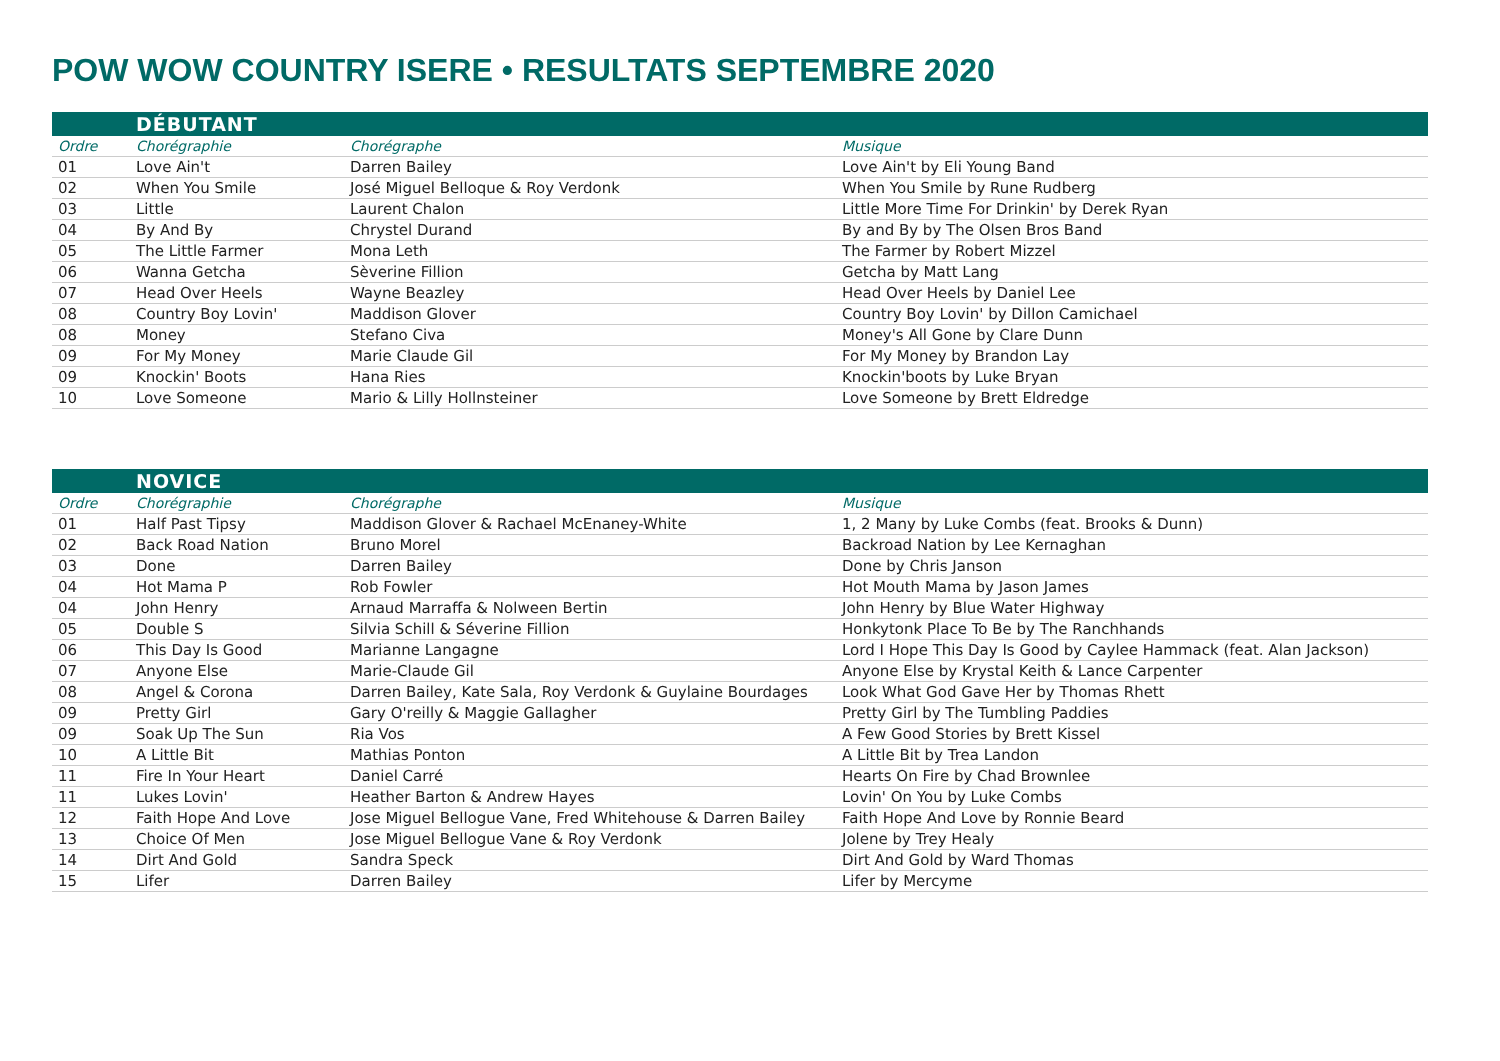POW WOW COUNTRY ISERE • RESULTATS SEPTEMBRE 2020
| | DÉBUTANT | | |
| Ordre | Chorégraphie | Chorégraphe | Musique |
| 01 | Love Ain't | Darren Bailey | Love Ain't by Eli Young Band |
| 02 | When You Smile | José Miguel Belloque & Roy Verdonk | When You Smile by Rune Rudberg |
| 03 | Little | Laurent Chalon | Little More Time For Drinkin' by Derek Ryan |
| 04 | By And By | Chrystel Durand | By and By by The Olsen Bros Band |
| 05 | The Little Farmer | Mona Leth | The Farmer by Robert Mizzel |
| 06 | Wanna Getcha | Sèverine Fillion | Getcha by Matt Lang |
| 07 | Head Over Heels | Wayne Beazley | Head Over Heels by Daniel Lee |
| 08 | Country Boy Lovin' | Maddison Glover | Country Boy Lovin' by Dillon Camichael |
| 08 | Money | Stefano Civa | Money's All Gone by Clare Dunn |
| 09 | For My Money | Marie Claude Gil | For My Money by Brandon Lay |
| 09 | Knockin' Boots | Hana Ries | Knockin'boots by Luke Bryan |
| 10 | Love Someone | Mario & Lilly Hollnsteiner | Love Someone by Brett Eldredge |
| | NOVICE | | |
| Ordre | Chorégraphie | Chorégraphe | Musique |
| 01 | Half Past Tipsy | Maddison Glover & Rachael McEnaney-White | 1, 2 Many by Luke Combs (feat. Brooks & Dunn) |
| 02 | Back Road Nation | Bruno Morel | Backroad Nation by Lee Kernaghan |
| 03 | Done | Darren Bailey | Done by Chris Janson |
| 04 | Hot Mama P | Rob Fowler | Hot Mouth Mama by Jason James |
| 04 | John Henry | Arnaud Marraffa & Nolween Bertin | John Henry by Blue Water Highway |
| 05 | Double S | Silvia Schill & Séverine Fillion | Honkytonk Place To Be by The Ranchhands |
| 06 | This Day Is Good | Marianne Langagne | Lord I Hope This Day Is Good by Caylee Hammack (feat. Alan Jackson) |
| 07 | Anyone Else | Marie-Claude Gil | Anyone Else by Krystal Keith & Lance Carpenter |
| 08 | Angel & Corona | Darren Bailey, Kate Sala, Roy Verdonk & Guylaine Bourdages | Look What God Gave Her by Thomas Rhett |
| 09 | Pretty Girl | Gary O'reilly & Maggie Gallagher | Pretty Girl by The Tumbling Paddies |
| 09 | Soak Up The Sun | Ria Vos | A Few Good Stories by Brett Kissel |
| 10 | A Little Bit | Mathias Ponton | A Little Bit by Trea Landon |
| 11 | Fire In Your Heart | Daniel Carré | Hearts On Fire by Chad Brownlee |
| 11 | Lukes Lovin' | Heather Barton & Andrew Hayes | Lovin' On You by Luke Combs |
| 12 | Faith Hope And Love | Jose Miguel Bellogue Vane, Fred Whitehouse & Darren Bailey | Faith Hope And Love by Ronnie Beard |
| 13 | Choice Of Men | Jose Miguel Bellogue Vane & Roy Verdonk | Jolene by Trey Healy |
| 14 | Dirt And Gold | Sandra Speck | Dirt And Gold by Ward Thomas |
| 15 | Lifer | Darren Bailey | Lifer by Mercyme |